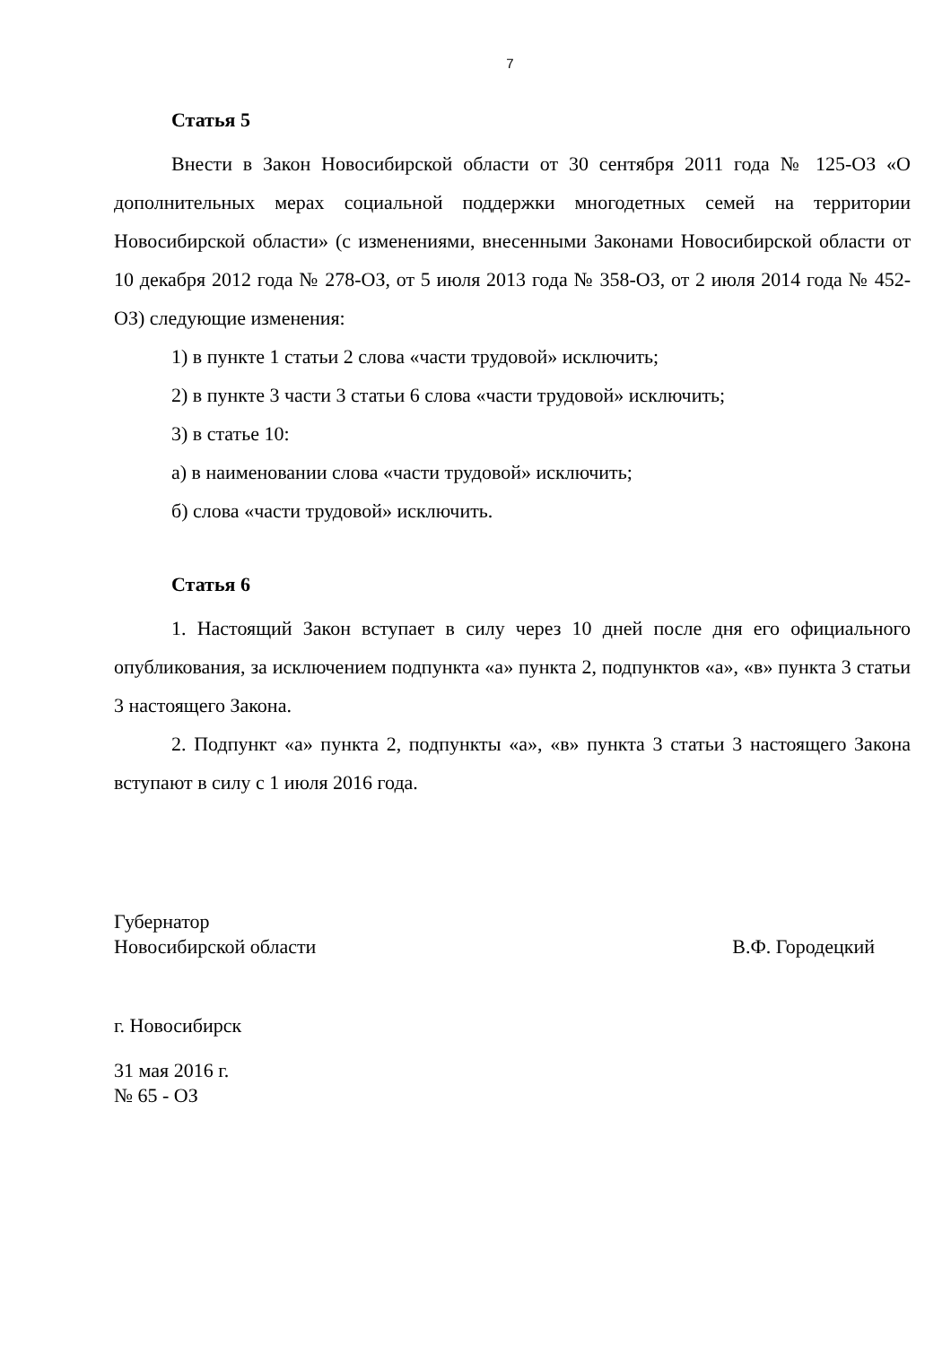7
Статья 5
Внести в Закон Новосибирской области от 30 сентября 2011 года № 125-ОЗ «О дополнительных мерах социальной поддержки многодетных семей на территории Новосибирской области» (с изменениями, внесенными Законами Новосибирской области от 10 декабря 2012 года № 278-ОЗ, от 5 июля 2013 года № 358-ОЗ, от 2 июля 2014 года № 452-ОЗ) следующие изменения:
1) в пункте 1 статьи 2 слова «части трудовой» исключить;
2) в пункте 3 части 3 статьи 6 слова «части трудовой» исключить;
3) в статье 10:
а) в наименовании слова «части трудовой» исключить;
б) слова «части трудовой» исключить.
Статья 6
1. Настоящий Закон вступает в силу через 10 дней после дня его официального опубликования, за исключением подпункта «а» пункта 2, подпунктов «а», «в» пункта 3 статьи 3 настоящего Закона.
2. Подпункт «а» пункта 2, подпункты «а», «в» пункта 3 статьи 3 настоящего Закона вступают в силу с 1 июля 2016 года.
Губернатор
Новосибирской области
В.Ф. Городецкий
г. Новосибирск
31 мая 2016 г.
№ 65 - ОЗ